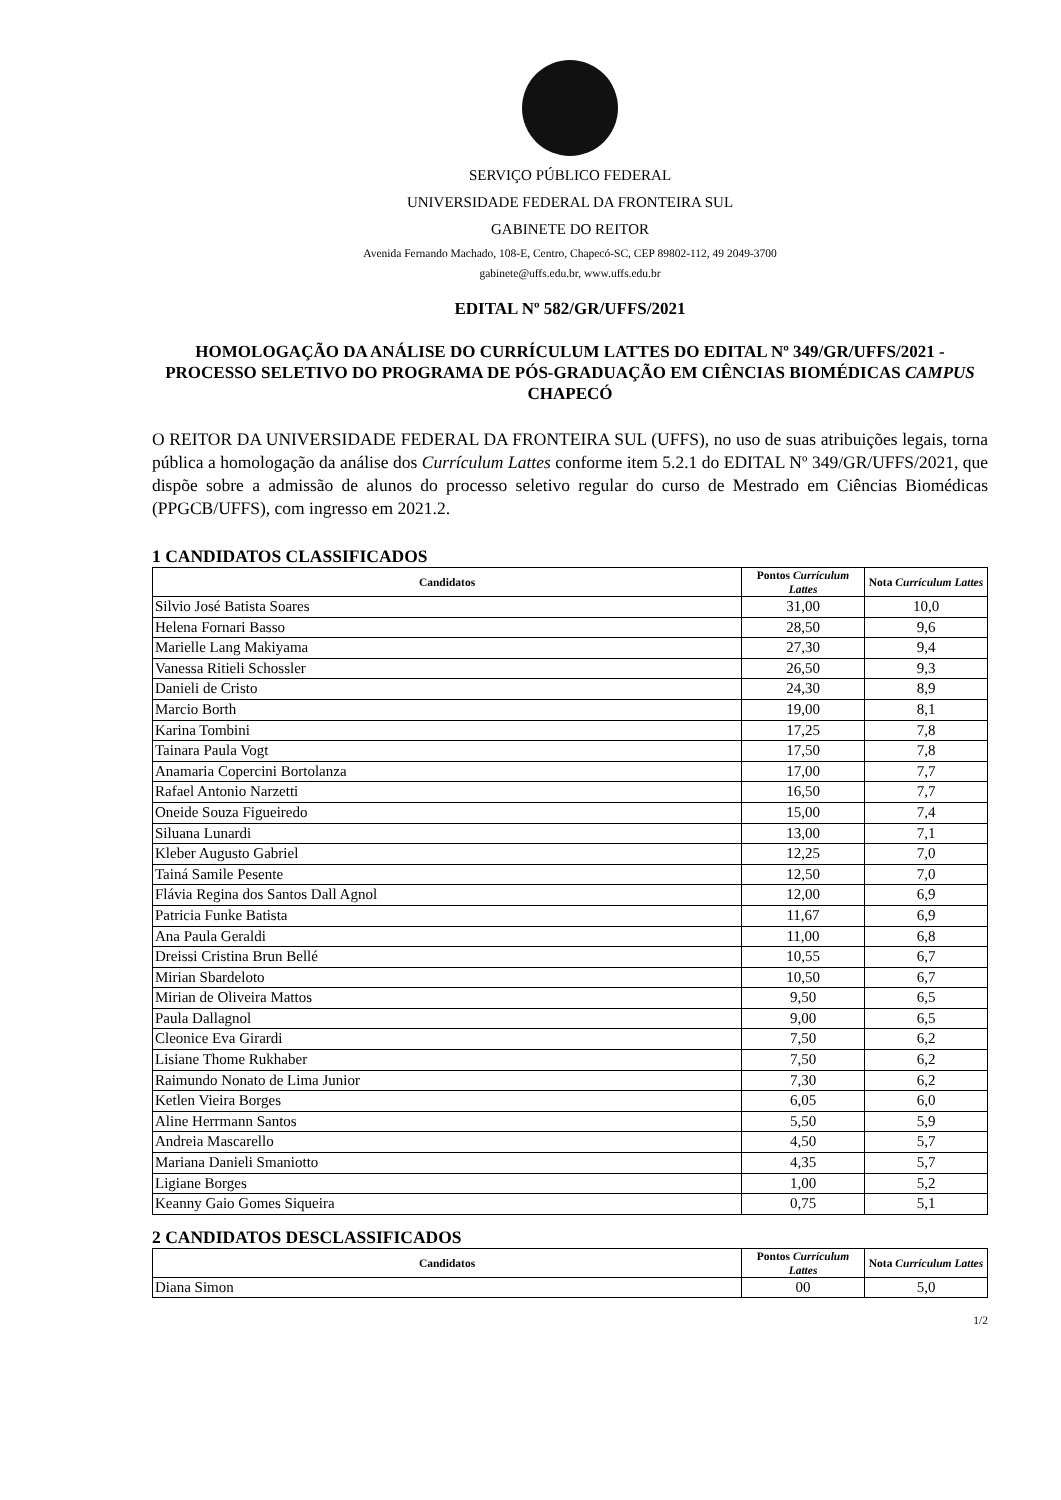SERVIÇO PÚBLICO FEDERAL
UNIVERSIDADE FEDERAL DA FRONTEIRA SUL
GABINETE DO REITOR
Avenida Fernando Machado, 108-E, Centro, Chapecó-SC, CEP 89802-112, 49 2049-3700
gabinete@uffs.edu.br, www.uffs.edu.br
EDITAL Nº 582/GR/UFFS/2021
HOMOLOGAÇÃO DA ANÁLISE DO CURRÍCULUM LATTES DO EDITAL Nº 349/GR/UFFS/2021 - PROCESSO SELETIVO DO PROGRAMA DE PÓS-GRADUAÇÃO EM CIÊNCIAS BIOMÉDICAS CAMPUS CHAPECÓ
O REITOR DA UNIVERSIDADE FEDERAL DA FRONTEIRA SUL (UFFS), no uso de suas atribuições legais, torna pública a homologação da análise dos Currículum Lattes conforme item 5.2.1 do EDITAL Nº 349/GR/UFFS/2021, que dispõe sobre a admissão de alunos do processo seletivo regular do curso de Mestrado em Ciências Biomédicas (PPGCB/UFFS), com ingresso em 2021.2.
1 CANDIDATOS CLASSIFICADOS
| Candidatos | Pontos Currículum Lattes | Nota Currículum Lattes |
| --- | --- | --- |
| Silvio José Batista Soares | 31,00 | 10,0 |
| Helena Fornari Basso | 28,50 | 9,6 |
| Marielle Lang Makiyama | 27,30 | 9,4 |
| Vanessa Ritieli Schossler | 26,50 | 9,3 |
| Danieli de Cristo | 24,30 | 8,9 |
| Marcio Borth | 19,00 | 8,1 |
| Karina Tombini | 17,25 | 7,8 |
| Tainara Paula Vogt | 17,50 | 7,8 |
| Anamaria Copercini Bortolanza | 17,00 | 7,7 |
| Rafael Antonio Narzetti | 16,50 | 7,7 |
| Oneide Souza Figueiredo | 15,00 | 7,4 |
| Siluana Lunardi | 13,00 | 7,1 |
| Kleber Augusto Gabriel | 12,25 | 7,0 |
| Tainá Samile Pesente | 12,50 | 7,0 |
| Flávia Regina dos Santos Dall Agnol | 12,00 | 6,9 |
| Patricia Funke Batista | 11,67 | 6,9 |
| Ana Paula Geraldi | 11,00 | 6,8 |
| Dreissi Cristina Brun Bellé | 10,55 | 6,7 |
| Mirian Sbardeloto | 10,50 | 6,7 |
| Mirian de Oliveira Mattos | 9,50 | 6,5 |
| Paula Dallagnol | 9,00 | 6,5 |
| Cleonice Eva Girardi | 7,50 | 6,2 |
| Lisiane Thome Rukhaber | 7,50 | 6,2 |
| Raimundo Nonato de Lima Junior | 7,30 | 6,2 |
| Ketlen Vieira Borges | 6,05 | 6,0 |
| Aline Herrmann Santos | 5,50 | 5,9 |
| Andreia Mascarello | 4,50 | 5,7 |
| Mariana Danieli Smaniotto | 4,35 | 5,7 |
| Ligiane Borges | 1,00 | 5,2 |
| Keanny Gaio Gomes Siqueira | 0,75 | 5,1 |
2 CANDIDATOS DESCLASSIFICADOS
| Candidatos | Pontos Currículum Lattes | Nota Currículum Lattes |
| --- | --- | --- |
| Diana Simon | 00 | 5,0 |
1/2